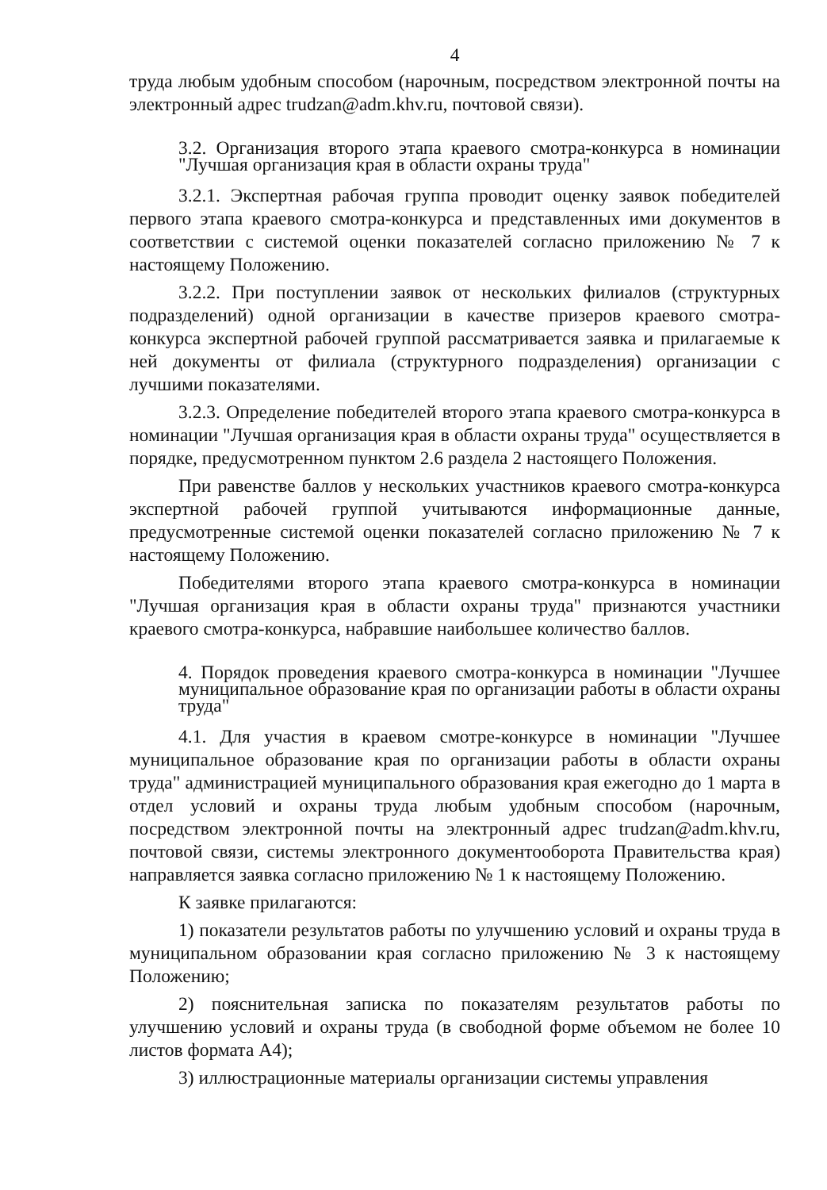4
труда любым удобным способом (нарочным, посредством электронной почты на электронный адрес trudzan@adm.khv.ru, почтовой связи).
3.2. Организация второго этапа краевого смотра-конкурса в номинации "Лучшая организация края в области охраны труда"
3.2.1. Экспертная рабочая группа проводит оценку заявок победителей первого этапа краевого смотра-конкурса и представленных ими документов в соответствии с системой оценки показателей согласно приложению № 7 к настоящему Положению.
3.2.2. При поступлении заявок от нескольких филиалов (структурных подразделений) одной организации в качестве призеров краевого смотра-конкурса экспертной рабочей группой рассматривается заявка и прилагаемые к ней документы от филиала (структурного подразделения) организации с лучшими показателями.
3.2.3. Определение победителей второго этапа краевого смотра-конкурса в номинации "Лучшая организация края в области охраны труда" осуществляется в порядке, предусмотренном пунктом 2.6 раздела 2 настоящего Положения.
При равенстве баллов у нескольких участников краевого смотра-конкурса экспертной рабочей группой учитываются информационные данные, предусмотренные системой оценки показателей согласно приложению № 7 к настоящему Положению.
Победителями второго этапа краевого смотра-конкурса в номинации "Лучшая организация края в области охраны труда" признаются участники краевого смотра-конкурса, набравшие наибольшее количество баллов.
4. Порядок проведения краевого смотра-конкурса в номинации "Лучшее муниципальное образование края по организации работы в области охраны труда"
4.1. Для участия в краевом смотре-конкурсе в номинации "Лучшее муниципальное образование края по организации работы в области охраны труда" администрацией муниципального образования края ежегодно до 1 марта в отдел условий и охраны труда любым удобным способом (нарочным, посредством электронной почты на электронный адрес trudzan@adm.khv.ru, почтовой связи, системы электронного документооборота Правительства края) направляется заявка согласно приложению № 1 к настоящему Положению.
К заявке прилагаются:
1) показатели результатов работы по улучшению условий и охраны труда в муниципальном образовании края согласно приложению № 3 к настоящему Положению;
2) пояснительная записка по показателям результатов работы по улучшению условий и охраны труда (в свободной форме объемом не более 10 листов формата А4);
3) иллюстрационные материалы организации системы управления